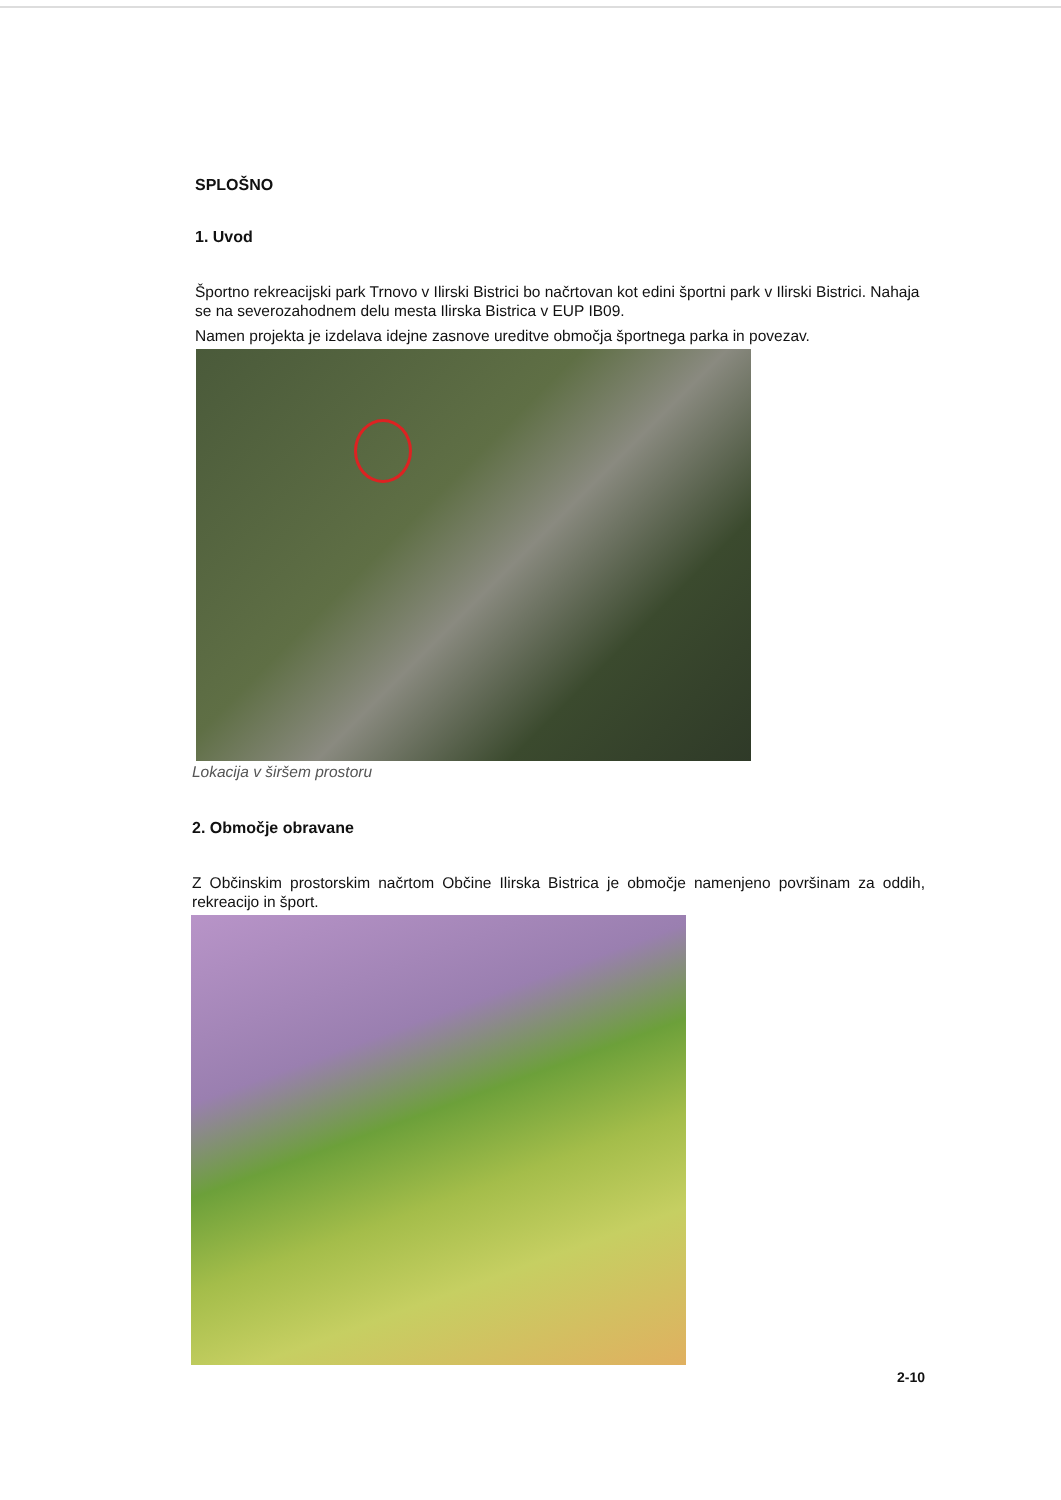SPLOŠNO
1. Uvod
Športno rekreacijski park Trnovo v Ilirski Bistrici bo načrtovan kot edini športni park v Ilirski Bistrici. Nahaja se na severozahodnem delu mesta Ilirska Bistrica v EUP IB09.
Namen projekta je izdelava idejne zasnove ureditve območja športnega parka in povezav.
Lokacija v širšem prostoru
2. Območje obravane
Z Občinskim prostorskim načrtom Občine Ilirska Bistrica je območje namenjeno površinam za oddih, rekreacijo in šport.
2-10